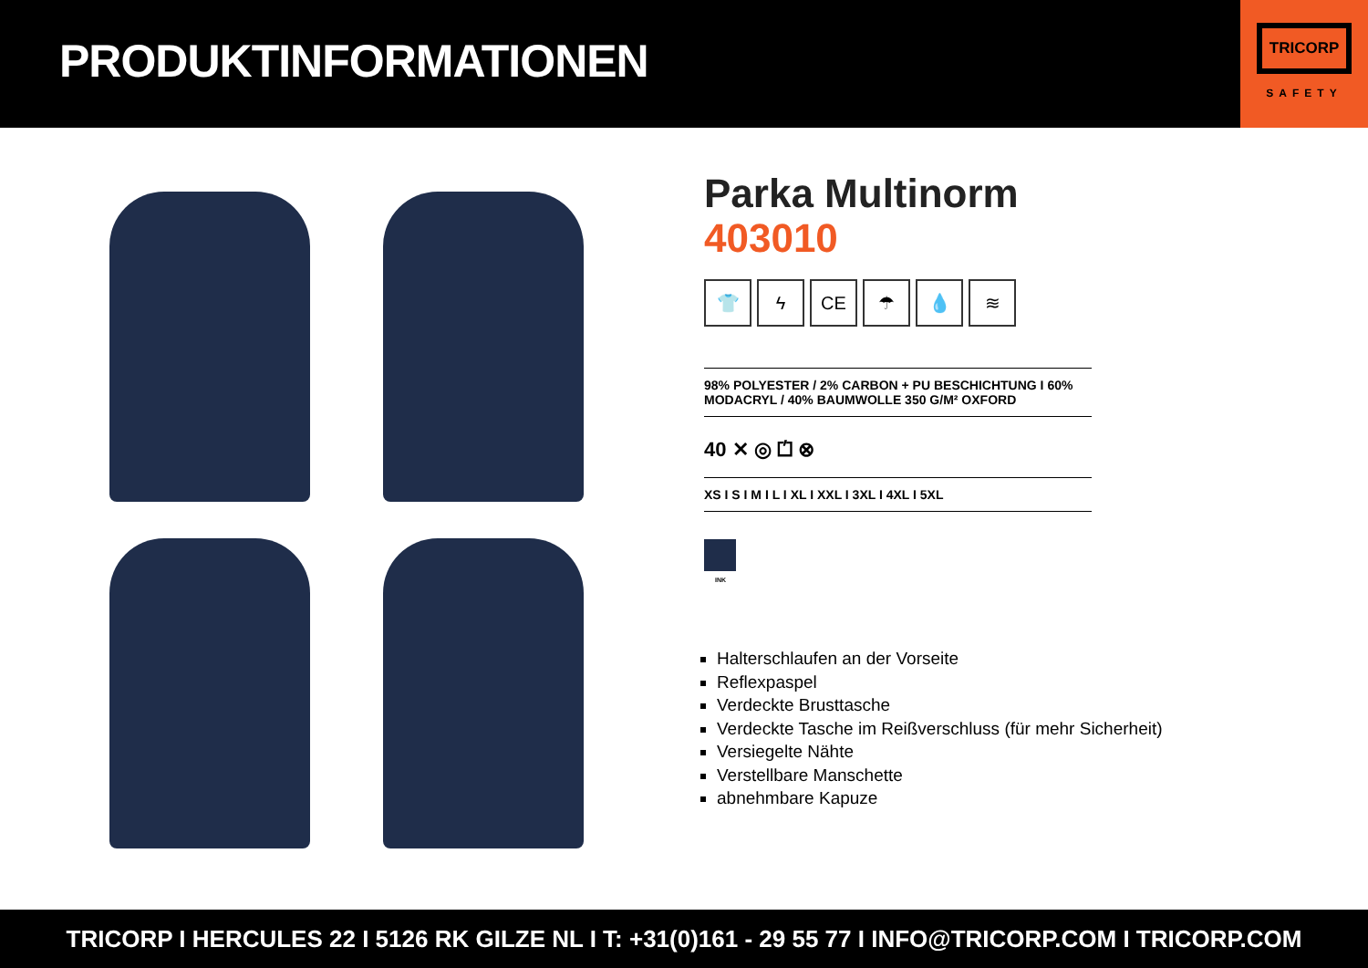PRODUKTINFORMATIONEN
TRICORP
SAFETY
Parka Multinorm
403010
👕 ϟ CE ☂ 💧 ≋
98% POLYESTER / 2% CARBON + PU BESCHICHTUNG I 60% MODACRYL / 40% BAUMWOLLE 350 G/M² OXFORD
40 ✕ ◎ ⏍ ⊗
XS I S I M I L I XL I XXL I 3XL I 4XL I 5XL
INK
Halterschlaufen an der Vorseite
Reflexpaspel
Verdeckte Brusttasche
Verdeckte Tasche im Reißverschluss (für mehr Sicherheit)
Versiegelte Nähte
Verstellbare Manschette
abnehmbare Kapuze
TRICORP I HERCULES 22 I 5126 RK GILZE NL I T: +31(0)161 - 29 55 77 I INFO@TRICORP.COM I TRICORP.COM